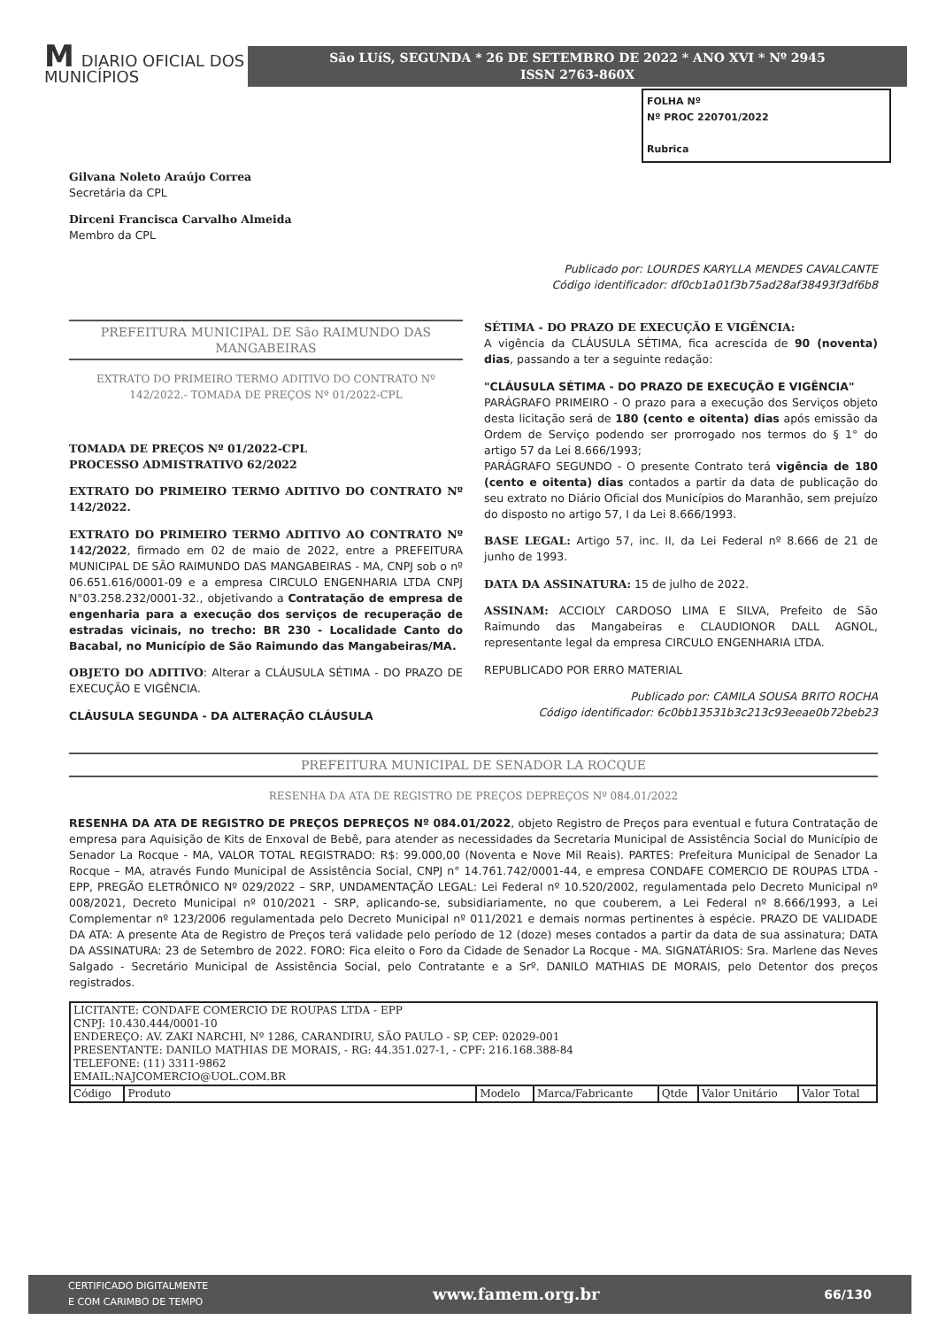M DIARIO OFICIAL DOS MUNICÍPIOS
São LUíS, SEGUNDA * 26 DE SETEMBRO DE 2022 * ANO XVI * Nº 2945
ISSN 2763-860X
Gilvana Noleto Araújo Correa
Secretária da CPL
Dirceni Francisca Carvalho Almeida
Membro da CPL
FOLHA Nº
Nº PROC 220701/2022
Rubrica
Publicado por: LOURDES KARYLLA MENDES CAVALCANTE
Código identificador: df0cb1a01f3b75ad28af38493f3df6b8
PREFEITURA MUNICIPAL DE São RAIMUNDO DAS MANGABEIRAS
EXTRATO DO PRIMEIRO TERMO ADITIVO DO CONTRATO Nº 142/2022.- TOMADA DE PREÇOS Nº 01/2022-CPL
TOMADA DE PREÇOS Nº 01/2022-CPL
PROCESSO ADMISTRATIVO 62/2022
EXTRATO DO PRIMEIRO TERMO ADITIVO DO CONTRATO Nº 142/2022.
EXTRATO DO PRIMEIRO TERMO ADITIVO AO CONTRATO Nº 142/2022, firmado em 02 de maio de 2022, entre a PREFEITURA MUNICIPAL DE SÃO RAIMUNDO DAS MANGABEIRAS - MA, CNPJ sob o nº 06.651.616/0001-09 e a empresa CIRCULO ENGENHARIA LTDA CNPJ N°03.258.232/0001-32., objetivando a Contratação de empresa de engenharia para a execução dos serviços de recuperação de estradas vicinais, no trecho: BR 230 - Localidade Canto do Bacabal, no Município de São Raimundo das Mangabeiras/MA.
OBJETO DO ADITIVO: Alterar a CLÁUSULA SÉTIMA - DO PRAZO DE EXECUÇÃO E VIGÊNCIA.
CLÁUSULA SEGUNDA - DA ALTERAÇÃO CLÁUSULA
SÉTIMA - DO PRAZO DE EXECUÇÃO E VIGÊNCIA:
A vigência da CLÁUSULA SÉTIMA, fica acrescida de 90 (noventa) dias, passando a ter a seguinte redação:
"CLÁUSULA SÉTIMA - DO PRAZO DE EXECUÇÃO E VIGÊNCIA"
PARÁGRAFO PRIMEIRO - O prazo para a execução dos Serviços objeto desta licitação será de 180 (cento e oitenta) dias após emissão da Ordem de Serviço podendo ser prorrogado nos termos do § 1° do artigo 57 da Lei 8.666/1993;
PARÁGRAFO SEGUNDO - O presente Contrato terá vigência de 180 (cento e oitenta) dias contados a partir da data de publicação do seu extrato no Diário Oficial dos Municípios do Maranhão, sem prejuízo do disposto no artigo 57, I da Lei 8.666/1993.
BASE LEGAL: Artigo 57, inc. II, da Lei Federal nº 8.666 de 21 de junho de 1993.
DATA DA ASSINATURA: 15 de julho de 2022.
ASSINAM: ACCIOLY CARDOSO LIMA E SILVA, Prefeito de São Raimundo das Mangabeiras e CLAUDIONOR DALL AGNOL, representante legal da empresa CIRCULO ENGENHARIA LTDA.
REPUBLICADO POR ERRO MATERIAL
Publicado por: CAMILA SOUSA BRITO ROCHA
Código identificador: 6c0bb13531b3c213c93eeae0b72beb23
PREFEITURA MUNICIPAL DE SENADOR LA ROCQUE
RESENHA DA ATA DE REGISTRO DE PREÇOS DEPREÇOS Nº 084.01/2022
RESENHA DA ATA DE REGISTRO DE PREÇOS DEPREÇOS Nº 084.01/2022, objeto Registro de Preços para eventual e futura Contratação de empresa para Aquisição de Kits de Enxoval de Bebê, para atender as necessidades da Secretaria Municipal de Assistência Social do Município de Senador La Rocque - MA, VALOR TOTAL REGISTRADO: R$: 99.000,00 (Noventa e Nove Mil Reais). PARTES: Prefeitura Municipal de Senador La Rocque – MA, através Fundo Municipal de Assistência Social, CNPJ n° 14.761.742/0001-44, e empresa CONDAFE COMERCIO DE ROUPAS LTDA - EPP, PREGÃO ELETRÔNICO Nº 029/2022 – SRP, UNDAMENTAÇÃO LEGAL: Lei Federal nº 10.520/2002, regulamentada pelo Decreto Municipal nº 008/2021, Decreto Municipal nº 010/2021 - SRP, aplicando-se, subsidiariamente, no que couberem, a Lei Federal nº 8.666/1993, a Lei Complementar nº 123/2006 regulamentada pelo Decreto Municipal nº 011/2021 e demais normas pertinentes à espécie. PRAZO DE VALIDADE DA ATA: A presente Ata de Registro de Preços terá validade pelo período de 12 (doze) meses contados a partir da data de sua assinatura; DATA DA ASSINATURA: 23 de Setembro de 2022. FORO: Fica eleito o Foro da Cidade de Senador La Rocque - MA. SIGNATÁRIOS: Sra. Marlene das Neves Salgado - Secretário Municipal de Assistência Social, pelo Contratante e a Srº. DANILO MATHIAS DE MORAIS, pelo Detentor dos preços registrados.
| LICITANTE: CONDAFE COMERCIO DE ROUPAS LTDA - EPP CNPJ: 10.430.444/0001-10 ENDEREÇO: AV. ZAKI NARCHI, Nº 1286, CARANDIRU, SÃO PAULO - SP, CEP: 02029-001 PRESENTANTE: DANILO MATHIAS DE MORAIS, - RG: 44.351.027-1, - CPF: 216.168.388-84 TELEFONE: (11) 3311-9862 EMAIL:NAJCOMERCIO@UOL.COM.BR | | | | | | |
| Código | Produto | Modelo | Marca/Fabricante | Qtde | Valor Unitário | Valor Total |
CERTIFICADO DIGITALMENTE
E COM CARIMBO DE TEMPO www.famem.org.br 66/130